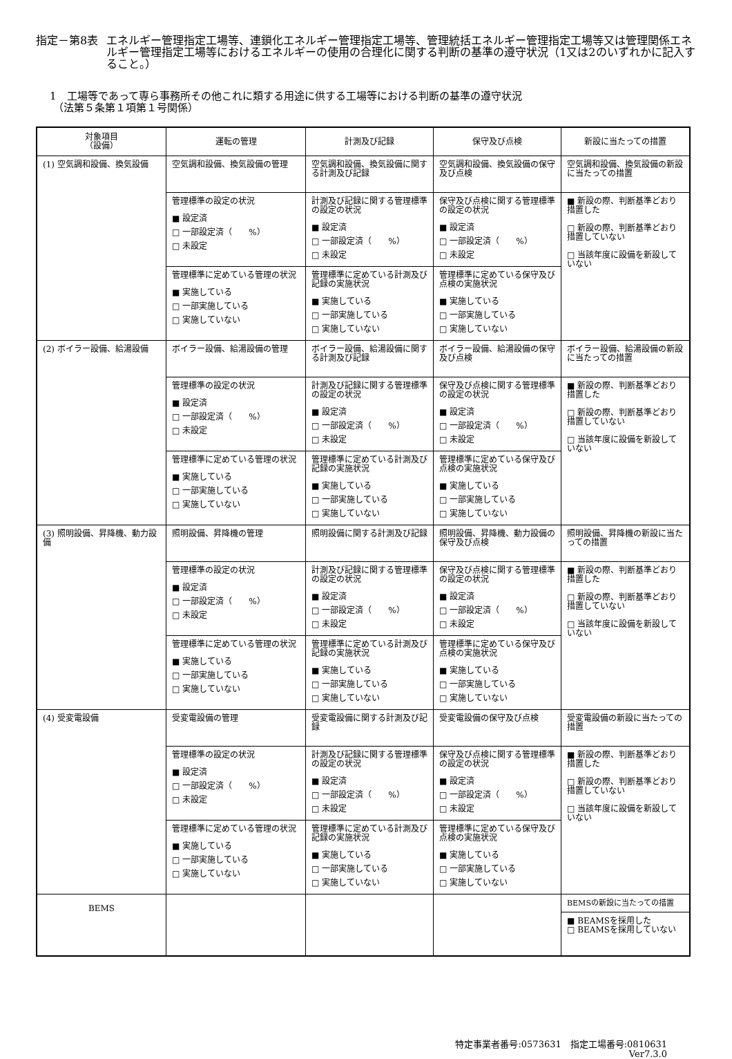指定－第8表 エネルギー管理指定工場等、連鎖化エネルギー管理指定工場等、管理統括エネルギー管理指定工場等又は管理関係エネルギー管理指定工場等におけるエネルギーの使用の合理化に関する判断の基準の遵守状況（1又は2のいずれかに記入すること。）
1　工場等であって専ら事務所その他これに類する用途に供する工場等における判断の基準の遵守状況
（法第５条第１項第１号関係）
| 対象項目 （設備） | 運転の管理 | 計測及び記録 | 保守及び点検 | 新設に当たっての措置 |
| --- | --- | --- | --- | --- |
| (1) 空気調和設備、換気設備 | 空気調和設備、換気設備の管理 | 空気調和設備、換気設備に関する計測及び記録 | 空気調和設備、換気設備の保守及び点検 | 空気調和設備、換気設備の新設に当たっての措置 |
| | 管理標準の設定の状況 ■ 設定済 □ 一部設定済（ %） □ 未設定 | 計測及び記録に関する管理標準の設定の状況 ■ 設定済 □ 一部設定済（ %） □ 未設定 | 保守及び点検に関する管理標準の設定の状況 ■ 設定済 □ 一部設定済（ %） □ 未設定 | ■ 新設の際、判断基準どおり措置した □ 新設の際、判断基準どおり措置していない □ 当該年度に設備を新設していない |
| | 管理標準に定めている管理の状況 ■ 実施している □ 一部実施している □ 実施していない | 管理標準に定めている計測及び記録の実施状況 ■ 実施している □ 一部実施している □ 実施していない | 管理標準に定めている保守及び点検の実施状況 ■ 実施している □ 一部実施している □ 実施していない | |
| (2) ボイラー設備、給湯設備 | ボイラー設備、給湯設備の管理 | ボイラー設備、給湯設備に関する計測及び記録 | ボイラー設備、給湯設備の保守及び点検 | ボイラー設備、給湯設備の新設に当たっての措置 |
| | 管理標準の設定の状況 ■ 設定済 □ 一部設定済（ %） □ 未設定 | 計測及び記録に関する管理標準の設定の状況 ■ 設定済 □ 一部設定済（ %） □ 未設定 | 保守及び点検に関する管理標準の設定の状況 ■ 設定済 □ 一部設定済（ %） □ 未設定 | ■ 新設の際、判断基準どおり措置した □ 新設の際、判断基準どおり措置していない □ 当該年度に設備を新設していない |
| | 管理標準に定めている管理の状況 ■ 実施している □ 一部実施している □ 実施していない | 管理標準に定めている計測及び記録の実施状況 ■ 実施している □ 一部実施している □ 実施していない | 管理標準に定めている保守及び点検の実施状況 ■ 実施している □ 一部実施している □ 実施していない | |
| (3) 照明設備、昇降機、動力設備 | 照明設備、昇降機の管理 | 照明設備に関する計測及び記録 | 照明設備、昇降機、動力設備の保守及び点検 | 照明設備、昇降機の新設に当たっての措置 |
| | 管理標準の設定の状況 ■ 設定済 □ 一部設定済（ %） □ 未設定 | 計測及び記録に関する管理標準の設定の状況 ■ 設定済 □ 一部設定済（ %） □ 未設定 | 保守及び点検に関する管理標準の設定の状況 ■ 設定済 □ 一部設定済（ %） □ 未設定 | ■ 新設の際、判断基準どおり措置した □ 新設の際、判断基準どおり措置していない □ 当該年度に設備を新設していない |
| | 管理標準に定めている管理の状況 ■ 実施している □ 一部実施している □ 実施していない | 管理標準に定めている計測及び記録の実施状況 ■ 実施している □ 一部実施している □ 実施していない | 管理標準に定めている保守及び点検の実施状況 ■ 実施している □ 一部実施している □ 実施していない | |
| (4) 受変電設備 | 受変電設備の管理 | 受変電設備に関する計測及び記録 | 受変電設備の保守及び点検 | 受変電設備の新設に当たっての措置 |
| | 管理標準の設定の状況 ■ 設定済 □ 一部設定済（ %） □ 未設定 | 計測及び記録に関する管理標準の設定の状況 ■ 設定済 □ 一部設定済（ %） □ 未設定 | 保守及び点検に関する管理標準の設定の状況 ■ 設定済 □ 一部設定済（ %） □ 未設定 | ■ 新設の際、判断基準どおり措置した □ 新設の際、判断基準どおり措置していない □ 当該年度に設備を新設していない |
| | 管理標準に定めている管理の状況 ■ 実施している □ 一部実施している □ 実施していない | 管理標準に定めている計測及び記録の実施状況 ■ 実施している □ 一部実施している □ 実施していない | 管理標準に定めている保守及び点検の実施状況 ■ 実施している □ 一部実施している □ 実施していない | |
| BEMS | | | | BEMSの新設に当たっての措置 |
| | | | | ■ BEAMSを採用した □ BEAMSを採用していない |
特定事業者番号:0573631　指定工場番号:0810631
Ver7.3.0